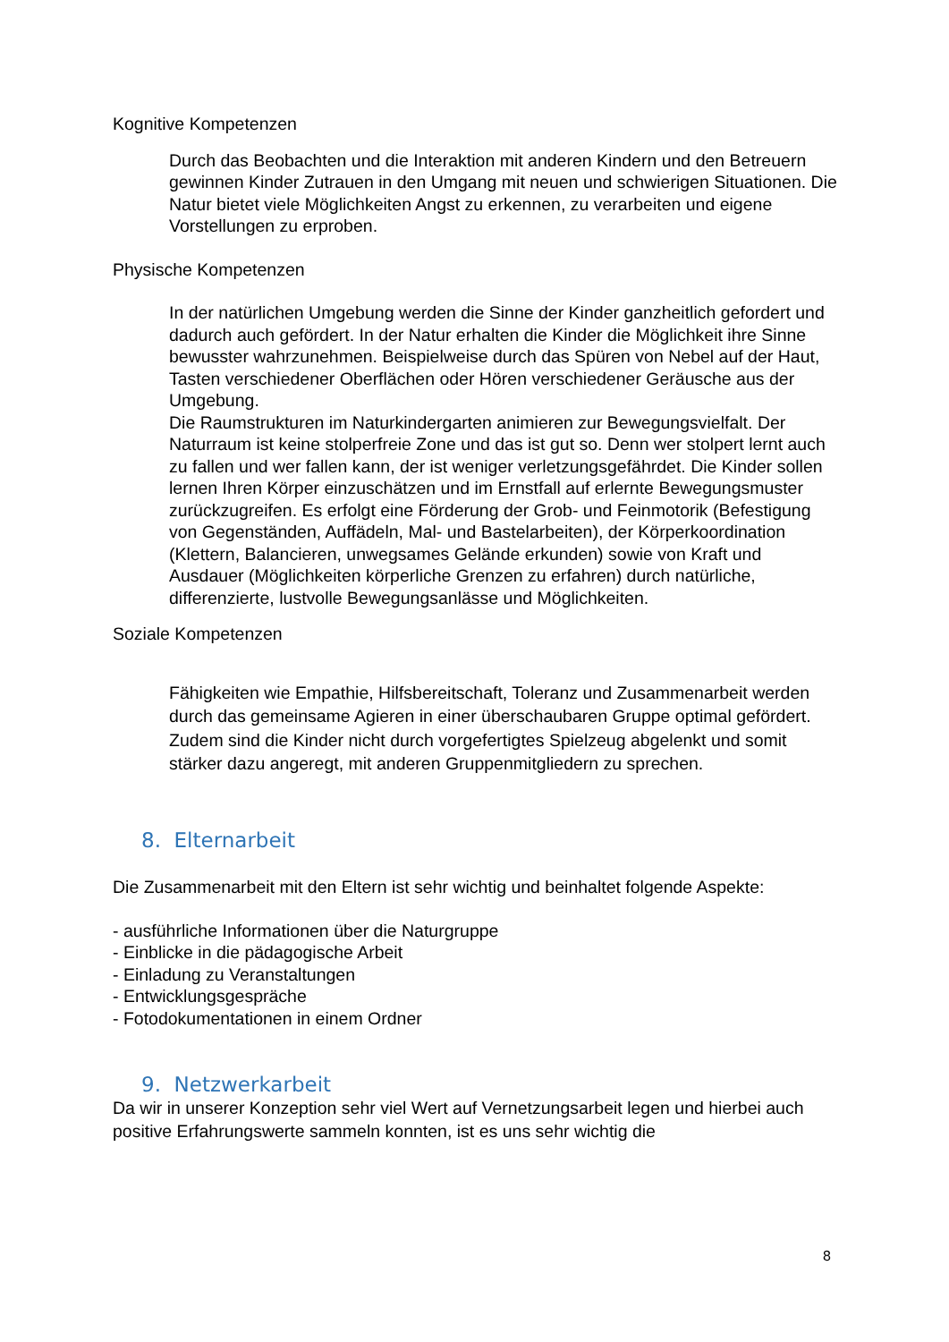Kognitive Kompetenzen
Durch das Beobachten und die Interaktion mit anderen Kindern und den Betreuern gewinnen Kinder Zutrauen in den Umgang mit neuen und schwierigen Situationen. Die Natur bietet viele Möglichkeiten Angst zu erkennen, zu verarbeiten und eigene Vorstellungen zu erproben.
Physische Kompetenzen
In der natürlichen Umgebung werden die Sinne der Kinder ganzheitlich gefordert und dadurch auch gefördert. In der Natur erhalten die Kinder die Möglichkeit ihre Sinne bewusster wahrzunehmen. Beispielweise durch das Spüren von Nebel auf der Haut, Tasten verschiedener Oberflächen oder Hören verschiedener Geräusche aus der Umgebung.
Die Raumstrukturen im Naturkindergarten animieren zur Bewegungsvielfalt. Der Naturraum ist keine stolperfreie Zone und das ist gut so. Denn wer stolpert lernt auch zu fallen und wer fallen kann, der ist weniger verletzungsgefährdet. Die Kinder sollen lernen Ihren Körper einzuschätzen und im Ernstfall auf erlernte Bewegungsmuster zurückzugreifen. Es erfolgt eine Förderung der Grob- und Feinmotorik (Befestigung von Gegenständen, Auffädeln, Mal- und Bastelarbeiten), der Körperkoordination (Klettern, Balancieren, unwegsames Gelände erkunden) sowie von Kraft und Ausdauer (Möglichkeiten körperliche Grenzen zu erfahren) durch natürliche, differenzierte, lustvolle Bewegungsanlässe und Möglichkeiten.
Soziale Kompetenzen
Fähigkeiten wie Empathie, Hilfsbereitschaft, Toleranz und Zusammenarbeit werden durch das gemeinsame Agieren in einer überschaubaren Gruppe optimal gefördert. Zudem sind die Kinder nicht durch vorgefertigtes Spielzeug abgelenkt und somit stärker dazu angeregt, mit anderen Gruppenmitgliedern zu sprechen.
8. Elternarbeit
Die Zusammenarbeit mit den Eltern ist sehr wichtig und beinhaltet folgende Aspekte:
- ausführliche Informationen über die Naturgruppe
- Einblicke in die pädagogische Arbeit
- Einladung zu Veranstaltungen
- Entwicklungsgespräche
- Fotodokumentationen in einem Ordner
9. Netzwerkarbeit
Da wir in unserer Konzeption sehr viel Wert auf Vernetzungsarbeit legen und hierbei auch positive Erfahrungswerte sammeln konnten, ist es uns sehr wichtig die
8